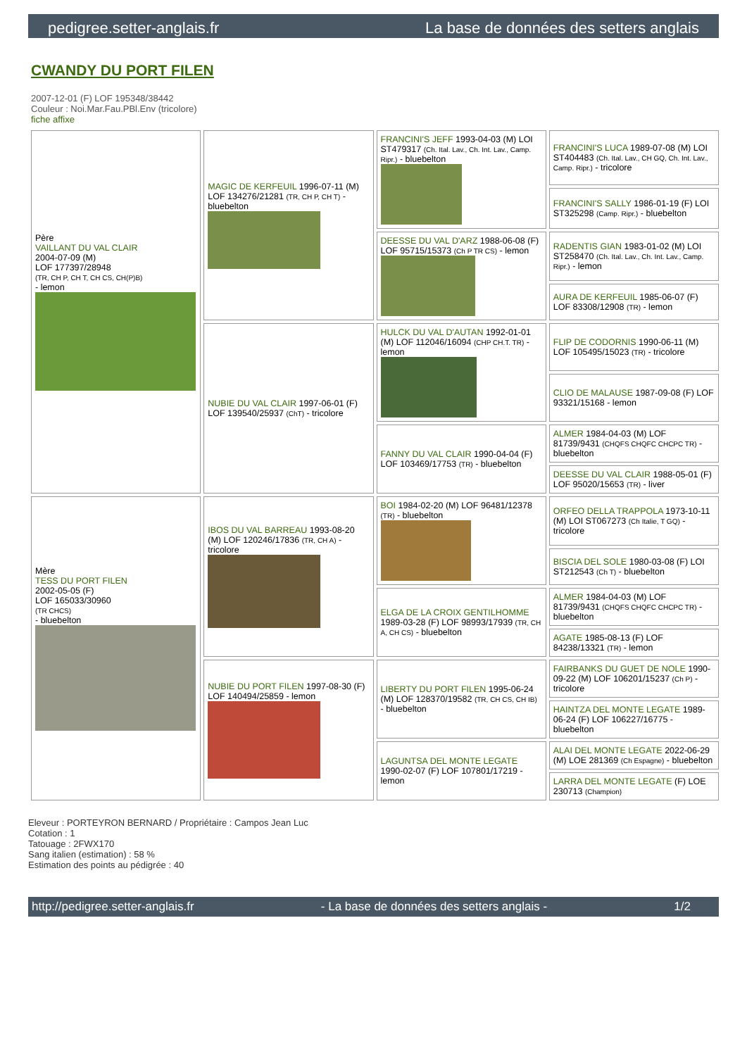pedigree.setter-anglais.fr La base de données des setters anglais
CWANDY DU PORT FILEN
2007-12-01 (F) LOF 195348/38442
Couleur : Noi.Mar.Fau.PBl.Env (tricolore)
fiche affixe
| Père VAILLANT DU VAL CLAIR 2004-07-09 (M) LOF 177397/28948 (TR, CH P, CH T, CH CS, CH(P)B) - lemon | MAGIC DE KERFEUIL 1996-07-11 (M) LOF 134276/21281 (TR, CH P, CH T) - bluebelton | FRANCINI'S JEFF 1993-04-03 (M) LOI ST479317 (Ch. Ital. Lav., Ch. Int. Lav., Camp. Ripr.) - bluebelton | FRANCINI'S LUCA 1989-07-08 (M) LOI ST404483 (Ch. Ital. Lav., CH GQ, Ch. Int. Lav., Camp. Ripr.) - tricolore |
| | | | FRANCINI'S SALLY 1986-01-19 (F) LOI ST325298 (Camp. Ripr.) - bluebelton |
| | | DEESSE DU VAL D'ARZ 1988-06-08 (F) LOF 95715/15373 (Ch P TR CS) - lemon | RADENTIS GIAN 1983-01-02 (M) LOI ST258470 (Ch. Ital. Lav., Ch. Int. Lav., Camp. Ripr.) - lemon |
| | | | AURA DE KERFEUIL 1985-06-07 (F) LOF 83308/12908 (TR) - lemon |
| | NUBIE DU VAL CLAIR 1997-06-01 (F) LOF 139540/25937 (ChT) - tricolore | HULCK DU VAL D'AUTAN 1992-01-01 (M) LOF 112046/16094 (CHP CH.T. TR) - lemon | FLIP DE CODORNIS 1990-06-11 (M) LOF 105495/15023 (TR) - tricolore |
| | | | CLIO DE MALAUSE 1987-09-08 (F) LOF 93321/15168 - lemon |
| | | FANNY DU VAL CLAIR 1990-04-04 (F) LOF 103469/17753 (TR) - bluebelton | ALMER 1984-04-03 (M) LOF 81739/9431 (CHQFS CHQFC CHCPC TR) - bluebelton |
| | | | DEESSE DU VAL CLAIR 1988-05-01 (F) LOF 95020/15653 (TR) - liver |
| Mère TESS DU PORT FILEN 2002-05-05 (F) LOF 165033/30960 (TR CHCS) - bluebelton | IBOS DU VAL BARREAU 1993-08-20 (M) LOF 120246/17836 (TR, CH A) - tricolore | BOI 1984-02-20 (M) LOF 96481/12378 (TR) - bluebelton | ORFEO DELLA TRAPPOLA 1973-10-11 (M) LOI ST067273 (Ch Italie, T GQ) - tricolore |
| | | | BISCIA DEL SOLE 1980-03-08 (F) LOI ST212543 (Ch T) - bluebelton |
| | | ELGA DE LA CROIX GENTILHOMME 1989-03-28 (F) LOF 98993/17939 (TR, CH A, CH CS) - bluebelton | ALMER 1984-04-03 (M) LOF 81739/9431 (CHQFS CHQFC CHCPC TR) - bluebelton |
| | | | AGATE 1985-08-13 (F) LOF 84238/13321 (TR) - lemon |
| | NUBIE DU PORT FILEN 1997-08-30 (F) LOF 140494/25859 - lemon | LIBERTY DU PORT FILEN 1995-06-24 (M) LOF 128370/19582 (TR, CH CS, CH IB) - bluebelton | FAIRBANKS DU GUET DE NOLE 1990-09-22 (M) LOF 106201/15237 (Ch P) - tricolore |
| | | | HAINTZA DEL MONTE LEGATE 1989-06-24 (F) LOF 106227/16775 - bluebelton |
| | | LAGUNTSA DEL MONTE LEGATE 1990-02-07 (F) LOF 107801/17219 - lemon | ALAI DEL MONTE LEGATE 2022-06-29 (M) LOE 281369 (Ch Espagne) - bluebelton |
| | | | LARRA DEL MONTE LEGATE (F) LOE 230713 (Champion) |
Eleveur : PORTEYRON BERNARD / Propriétaire : Campos Jean Luc
Cotation : 1
Tatouage : 2FWX170
Sang italien (estimation) : 58 %
Estimation des points au pédigrée : 40
http://pedigree.setter-anglais.fr - La base de données des setters anglais - 1/2